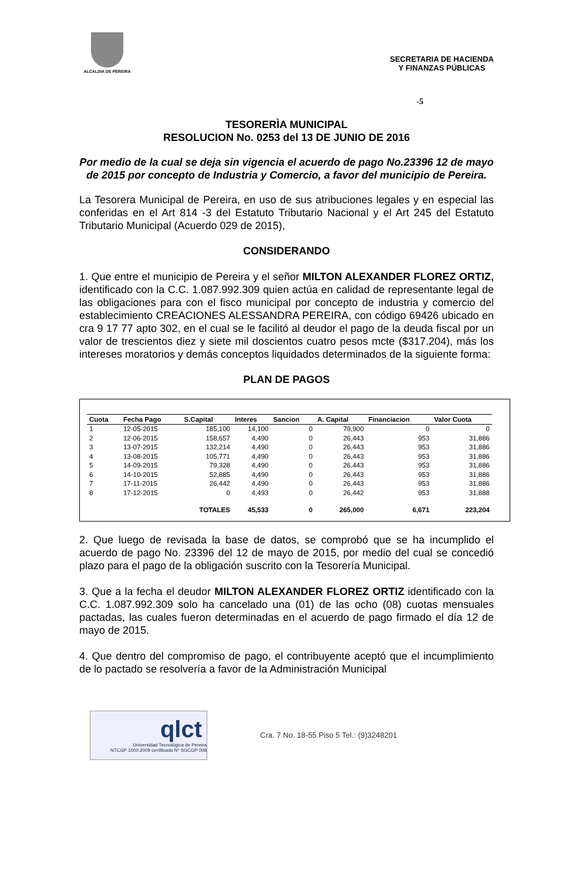ALCALDIA DE PEREIRA
SECRETARIA DE HACIENDA
Y FINANZAS PÚBLICAS
-5
TESORERÌA MUNICIPAL
RESOLUCION No. 0253 del 13 DE JUNIO DE 2016
Por medio de la cual se deja sin vigencia el acuerdo de pago No.23396 12 de mayo de 2015 por concepto de Industria y Comercio, a favor del municipio de Pereira.
La Tesorera Municipal de Pereira, en uso de sus atribuciones legales y en especial las conferidas en el Art 814 -3 del Estatuto Tributario Nacional y el Art 245 del Estatuto Tributario Municipal (Acuerdo 029 de 2015),
CONSIDERANDO
1. Que entre el municipio de Pereira y el señor MILTON ALEXANDER FLOREZ ORTIZ, identificado con la C.C. 1.087.992.309 quien actúa en calidad de representante legal de las obligaciones para con el fisco municipal por concepto de industria y comercio del establecimiento CREACIONES ALESSANDRA PEREIRA, con código 69426 ubicado en cra 9 17 77 apto 302, en el cual se le facilitó al deudor el pago de la deuda fiscal por un valor de trescientos diez y siete mil doscientos cuatro pesos mcte ($317.204), más los intereses moratorios y demás conceptos liquidados determinados de la siguiente forma:
PLAN DE PAGOS
| Cuota | Fecha Pago | S.Capital | Interes | Sancion | A. Capital | Financiacion | Valor Cuota |
| --- | --- | --- | --- | --- | --- | --- | --- |
| 1 | 12-05-2015 | 185,100 | 14,100 | 0 | 79,900 | 0 | 0 |
| 2 | 12-06-2015 | 158,657 | 4,490 | 0 | 26,443 | 953 | 31,886 |
| 3 | 13-07-2015 | 132,214 | 4,490 | 0 | 26,443 | 953 | 31,886 |
| 4 | 13-08-2015 | 105,771 | 4,490 | 0 | 26,443 | 953 | 31,886 |
| 5 | 14-09-2015 | 79,328 | 4,490 | 0 | 26,443 | 953 | 31,886 |
| 6 | 14-10-2015 | 52,885 | 4,490 | 0 | 26,443 | 953 | 31,886 |
| 7 | 17-11-2015 | 26,442 | 4,490 | 0 | 26,443 | 953 | 31,886 |
| 8 | 17-12-2015 | 0 | 4,493 | 0 | 26,442 | 953 | 31,888 |
| | | TOTALES | 45,533 | 0 | 265,000 | 6,671 | 223,204 |
2. Que luego de revisada la base de datos, se comprobó que se ha incumplido el acuerdo de pago No. 23396 del 12 de mayo de 2015, por medio del cual se concedió plazo para el pago de la obligación suscrito con la Tesorería Municipal.
3. Que a la fecha el deudor MILTON ALEXANDER FLOREZ ORTIZ identificado con la C.C. 1.087.992.309 solo ha cancelado una (01) de las ocho (08) cuotas mensuales pactadas, las cuales fueron determinadas en el acuerdo de pago firmado el día 12 de mayo de 2015.
4. Que dentro del compromiso de pago, el contribuyente aceptó que el incumplimiento de lo pactado se resolvería a favor de la Administración Municipal
qlct
Universidad Tecnológica de Pereira
NTCGP 1000:2009 certificado Nº SGCGP 008
Cra. 7 No. 18-55 Piso 5 Tel.: (9)3248201